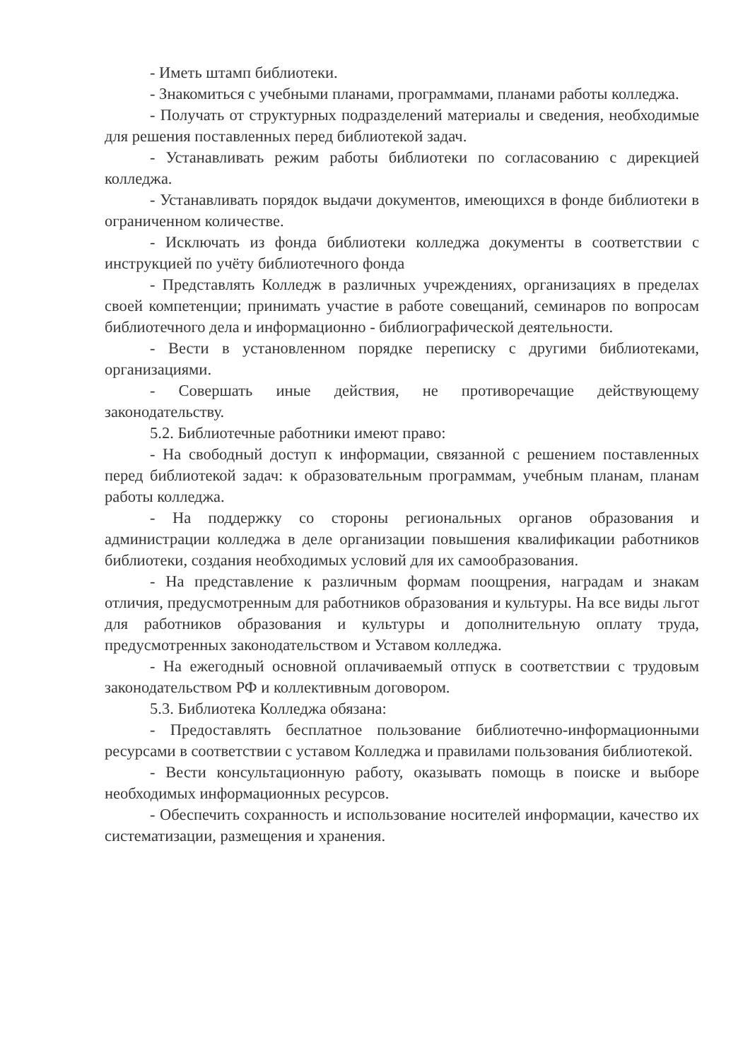- Иметь штамп библиотеки.
- Знакомиться с учебными планами, программами, планами работы колледжа.
- Получать от структурных подразделений материалы и сведения, необходимые для решения поставленных перед библиотекой задач.
- Устанавливать режим работы библиотеки по согласованию с дирекцией колледжа.
- Устанавливать порядок выдачи документов, имеющихся в фонде библиотеки в ограниченном количестве.
- Исключать из фонда библиотеки колледжа документы в соответствии с инструкцией по учёту библиотечного фонда
- Представлять Колледж в различных учреждениях, организациях в пределах своей компетенции; принимать участие в работе совещаний, семинаров по вопросам библиотечного дела и информационно - библиографической деятельности.
- Вести в установленном порядке переписку с другими библиотеками, организациями.
- Совершать иные действия, не противоречащие действующему законодательству.
5.2. Библиотечные работники имеют право:
- На свободный доступ к информации, связанной с решением поставленных перед библиотекой задач: к образовательным программам, учебным планам, планам работы колледжа.
- На поддержку со стороны региональных органов образования и администрации колледжа в деле организации повышения квалификации работников библиотеки, создания необходимых условий для их самообразования.
- На представление к различным формам поощрения, наградам и знакам отличия, предусмотренным для работников образования и культуры. На все виды льгот для работников образования и культуры и дополнительную оплату труда, предусмотренных законодательством и Уставом колледжа.
- На ежегодный основной оплачиваемый отпуск в соответствии с трудовым законодательством РФ и коллективным договором.
5.3. Библиотека Колледжа обязана:
- Предоставлять бесплатное пользование библиотечно-информационными ресурсами в соответствии с уставом Колледжа и правилами пользования библиотекой.
- Вести консультационную работу, оказывать помощь в поиске и выборе необходимых информационных ресурсов.
- Обеспечить сохранность и использование носителей информации, качество их систематизации, размещения и хранения.